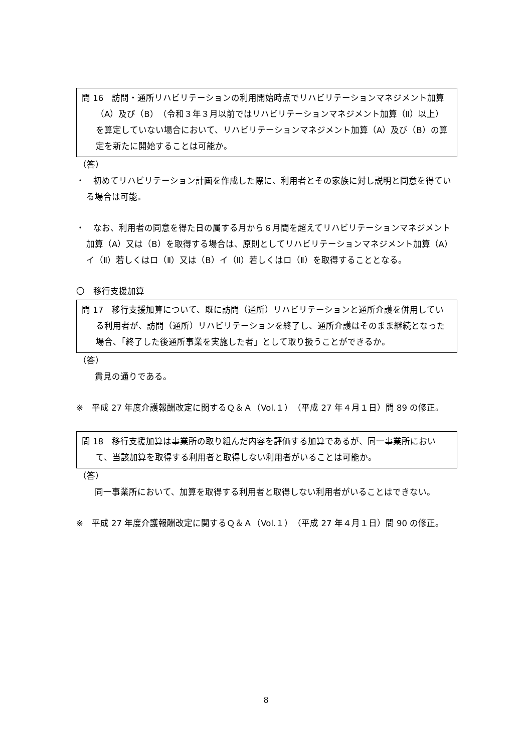問 16　訪問・通所リハビリテーションの利用開始時点でリハビリテーションマネジメント加算（A）及び（B）（令和３年３月以前ではリハビリテーションマネジメント加算（Ⅱ）以上）を算定していない場合において、リハビリテーションマネジメント加算（A）及び（B）の算定を新たに開始することは可能か。
（答）
・　初めてリハビリテーション計画を作成した際に、利用者とその家族に対し説明と同意を得ている場合は可能。
・　なお、利用者の同意を得た日の属する月から６月間を超えてリハビリテーションマネジメント加算（A）又は（B）を取得する場合は、原則としてリハビリテーションマネジメント加算（A）イ（Ⅱ）若しくはロ（Ⅱ）又は（B）イ（Ⅱ）若しくはロ（Ⅱ）を取得することとなる。
〇　移行支援加算
問 17　移行支援加算について、既に訪問（通所）リハビリテーションと通所介護を併用している利用者が、訪問（通所）リハビリテーションを終了し、通所介護はそのまま継続となった場合、「終了した後通所事業を実施した者」として取り扱うことができるか。
（答）
　貴見の通りである。
※　平成 27 年度介護報酬改定に関するＱ＆Ａ（Vol.１）（平成 27 年４月１日）問 89 の修正。
問 18　移行支援加算は事業所の取り組んだ内容を評価する加算であるが、同一事業所において、当該加算を取得する利用者と取得しない利用者がいることは可能か。
（答）
　同一事業所において、加算を取得する利用者と取得しない利用者がいることはできない。
※　平成 27 年度介護報酬改定に関するＱ＆Ａ（Vol.１）（平成 27 年４月１日）問 90 の修正。
8